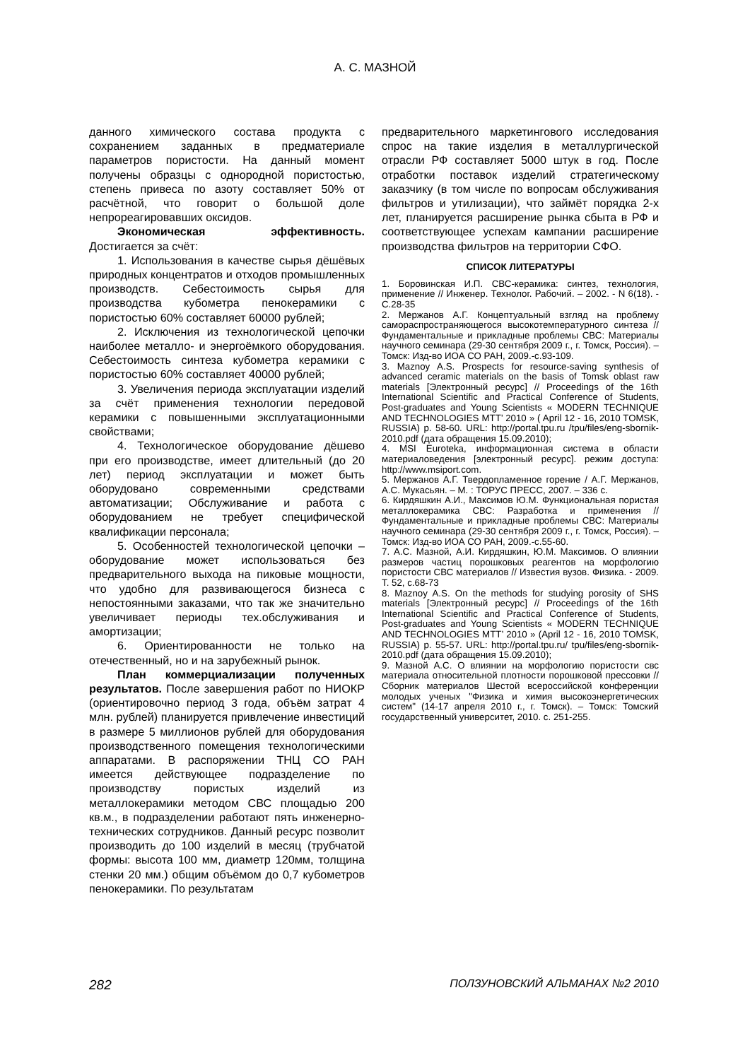А. С. МАЗНОЙ
данного химического состава продукта с сохранением заданных в предматериале параметров пористости. На данный момент получены образцы с однородной пористостью, степень привеса по азоту составляет 50% от расчётной, что говорит о большой доле непрореагировавших оксидов.
Экономическая эффективность. Достигается за счёт:
1. Использования в качестве сырья дёшёвых природных концентратов и отходов промышленных производств. Себестоимость сырья для производства кубометра пенокерамики с пористостью 60% составляет 60000 рублей;
2. Исключения из технологической цепочки наиболее металло- и энергоёмкого оборудования. Себестоимость синтеза кубометра керамики с пористостью 60% составляет 40000 рублей;
3. Увеличения периода эксплуатации изделий за счёт применения технологии передовой керамики с повышенными эксплуатационными свойствами;
4. Технологическое оборудование дёшево при его производстве, имеет длительный (до 20 лет) период эксплуатации и может быть оборудовано современными средствами автоматизации; Обслуживание и работа с оборудованием не требует специфической квалификации персонала;
5. Особенностей технологической цепочки – оборудование может использоваться без предварительного выхода на пиковые мощности, что удобно для развивающегося бизнеса с непостоянными заказами, что так же значительно увеличивает периоды тех.обслуживания и амортизации;
6. Ориентированности не только на отечественный, но и на зарубежный рынок.
План коммерциализации полученных результатов. После завершения работ по НИОКР (ориентировочно период 3 года, объём затрат 4 млн. рублей) планируется привлечение инвестиций в размере 5 миллионов рублей для оборудования производственного помещения технологическими аппаратами. В распоряжении ТНЦ СО РАН имеется действующее подразделение по производству пористых изделий из металлокерамики методом СВС площадью 200 кв.м., в подразделении работают пять инженерно-технических сотрудников. Данный ресурс позволит производить до 100 изделий в месяц (трубчатой формы: высота 100 мм, диаметр 120мм, толщина стенки 20 мм.) общим объёмом до 0,7 кубометров пенокерамики. По результатам
предварительного маркетингового исследования спрос на такие изделия в металлургической отрасли РФ составляет 5000 штук в год. После отработки поставок изделий стратегическому заказчику (в том числе по вопросам обслуживания фильтров и утилизации), что займёт порядка 2-х лет, планируется расширение рынка сбыта в РФ и соответствующее успехам кампании расширение производства фильтров на территории СФО.
СПИСОК ЛИТЕРАТУРЫ
1. Боровинская И.П. СВС-керамика: синтез, технология, применение // Инженер. Технолог. Рабочий. – 2002. - N 6(18). - С.28-35
2. Мержанов А.Г. Концептуальный взгляд на проблему самораспространяющегося высокотемпературного синтеза // Фундаментальные и прикладные проблемы СВС: Материалы научного семинара (29-30 сентября 2009 г., г. Томск, Россия). – Томск: Изд-во ИОА СО РАН, 2009.-с.93-109.
3. Maznoy A.S. Prospects for resource-saving synthesis of advanced ceramic materials on the basis of Tomsk oblast raw materials [Электронный ресурс] // Proceedings of the 16th International Scientific and Practical Conference of Students, Post-graduates and Young Scientists « MODERN TECHNIQUE AND TECHNOLOGIES MTT’ 2010 » ( April 12 - 16, 2010 TOMSK, RUSSIA) p. 58-60. URL: http://portal.tpu.ru /tpu/files/eng-sbornik-2010.pdf (дата обращения 15.09.2010);
4. MSI Euroteka, информационная система в области материаловедения [электронный ресурс]. режим доступа: http://www.msiport.com.
5. Мержанов А.Г. Твердопламенное горение / А.Г. Мержанов, А.С. Мукасьян. – М. : ТОРУС ПРЕСС, 2007. – 336 с.
6. Кирдяшкин А.И., Максимов Ю.М. Функциональная пористая металлокерамика СВС: Разработка и применения // Фундаментальные и прикладные проблемы СВС: Материалы научного семинара (29-30 сентября 2009 г., г. Томск, Россия). – Томск: Изд-во ИОА СО РАН, 2009.-с.55-60.
7. А.С. Мазной, А.И. Кирдяшкин, Ю.М. Максимов. О влиянии размеров частиц порошковых реагентов на морфологию пористости СВС материалов // Известия вузов. Физика. - 2009. Т. 52, с.68-73
8. Maznoy A.S. On the methods for studying porosity of SHS materials [Электронный ресурс] // Proceedings of the 16th International Scientific and Practical Conference of Students, Post-graduates and Young Scientists « MODERN TECHNIQUE AND TECHNOLOGIES MTT’ 2010 » (April 12 - 16, 2010 TOMSK, RUSSIA) p. 55-57. URL: http://portal.tpu.ru/ tpu/files/eng-sbornik-2010.pdf (дата обращения 15.09.2010);
9. Мазной А.С. О влиянии на морфологию пористости свс материала относительной плотности порошковой прессовки // Сборник материалов Шестой всероссийской конференции молодых ученых "Физика и химия высокоэнергетических систем" (14-17 апреля 2010 г., г. Томск). – Томск: Томский государственный университет, 2010. с. 251-255.
282 ПОЛЗУНОВСКИЙ АЛЬМАНАХ №2 2010